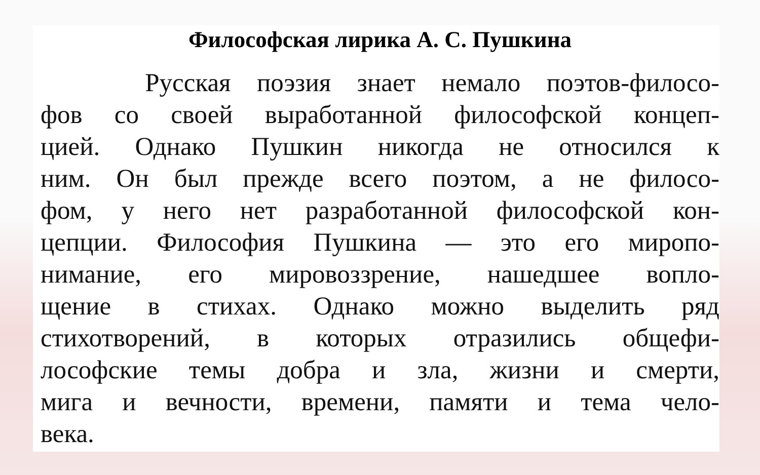Философская лирика А. С. Пушкина
Русская поэзия знает немало поэтов-филосо-
фов со своей выработанной философской концеп-
цией. Однако Пушкин никогда не относился к
ним. Он был прежде всего поэтом, а не филосо-
фом, у него нет разработанной философской кон-
цепции. Философия Пушкина — это его миропо-
нимание, его мировоззрение, нашедшее вопло-
щение в стихах. Однако можно выделить ряд
стихотворений, в которых отразились общефи-
лософские темы добра и зла, жизни и смерти,
мига и вечности, времени, памяти и тема чело-
века.